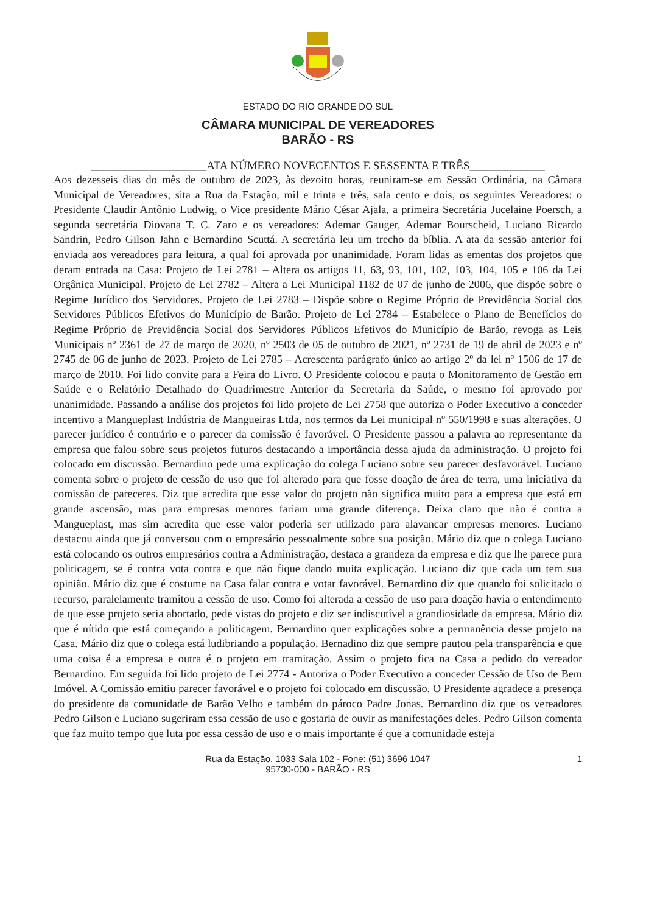ESTADO DO RIO GRANDE DO SUL
CÂMARA MUNICIPAL DE VEREADORES
BARÃO - RS
____________________ATA NÚMERO NOVECENTOS E SESSENTA E TRÊS_____________
Aos dezesseis dias do mês de outubro de 2023, às dezoito horas, reuniram-se em Sessão Ordinária, na Câmara Municipal de Vereadores, sita a Rua da Estação, mil e trinta e três, sala cento e dois, os seguintes Vereadores: o Presidente Claudir Antônio Ludwig, o Vice presidente Mário César Ajala, a primeira Secretária Jucelaine Poersch, a segunda secretária Diovana T. C. Zaro e os vereadores: Ademar Gauger, Ademar Bourscheid, Luciano Ricardo Sandrin, Pedro Gilson Jahn e Bernardino Scuttá. A secretária leu um trecho da bíblia. A ata da sessão anterior foi enviada aos vereadores para leitura, a qual foi aprovada por unanimidade. Foram lidas as ementas dos projetos que deram entrada na Casa: Projeto de Lei 2781 – Altera os artigos 11, 63, 93, 101, 102, 103, 104, 105 e 106 da Lei Orgânica Municipal. Projeto de Lei 2782 – Altera a Lei Municipal 1182 de 07 de junho de 2006, que dispõe sobre o Regime Jurídico dos Servidores. Projeto de Lei 2783 – Dispõe sobre o Regime Próprio de Previdência Social dos Servidores Públicos Efetivos do Município de Barão. Projeto de Lei 2784 – Estabelece o Plano de Benefícios do Regime Próprio de Previdência Social dos Servidores Públicos Efetivos do Município de Barão, revoga as Leis Municipais nº 2361 de 27 de março de 2020, nº 2503 de 05 de outubro de 2021, nº 2731 de 19 de abril de 2023 e nº 2745 de 06 de junho de 2023. Projeto de Lei 2785 – Acrescenta parágrafo único ao artigo 2º da lei nº 1506 de 17 de março de 2010. Foi lido convite para a Feira do Livro. O Presidente colocou e pauta o Monitoramento de Gestão em Saúde e o Relatório Detalhado do Quadrimestre Anterior da Secretaria da Saúde, o mesmo foi aprovado por unanimidade. Passando a análise dos projetos foi lido projeto de Lei 2758 que autoriza o Poder Executivo a conceder incentivo a Mangueplast Indústria de Mangueiras Ltda, nos termos da Lei municipal nº 550/1998 e suas alterações. O parecer jurídico é contrário e o parecer da comissão é favorável. O Presidente passou a palavra ao representante da empresa que falou sobre seus projetos futuros destacando a importância dessa ajuda da administração. O projeto foi colocado em discussão. Bernardino pede uma explicação do colega Luciano sobre seu parecer desfavorável. Luciano comenta sobre o projeto de cessão de uso que foi alterado para que fosse doação de área de terra, uma iniciativa da comissão de pareceres. Diz que acredita que esse valor do projeto não significa muito para a empresa que está em grande ascensão, mas para empresas menores fariam uma grande diferença. Deixa claro que não é contra a Mangueplast, mas sim acredita que esse valor poderia ser utilizado para alavancar empresas menores. Luciano destacou ainda que já conversou com o empresário pessoalmente sobre sua posição. Mário diz que o colega Luciano está colocando os outros empresários contra a Administração, destaca a grandeza da empresa e diz que lhe parece pura politicagem, se é contra vota contra e que não fique dando muita explicação. Luciano diz que cada um tem sua opinião. Mário diz que é costume na Casa falar contra e votar favorável. Bernardino diz que quando foi solicitado o recurso, paralelamente tramitou a cessão de uso. Como foi alterada a cessão de uso para doação havia o entendimento de que esse projeto seria abortado, pede vistas do projeto e diz ser indiscutível a grandiosidade da empresa. Mário diz que é nítido que está começando a politicagem. Bernardino quer explicações sobre a permanência desse projeto na Casa. Mário diz que o colega está ludibriando a população. Bernadino diz que sempre pautou pela transparência e que uma coisa é a empresa e outra é o projeto em tramitação. Assim o projeto fica na Casa a pedido do vereador Bernardino. Em seguida foi lido projeto de Lei 2774 - Autoriza o Poder Executivo a conceder Cessão de Uso de Bem Imóvel. A Comissão emitiu parecer favorável e o projeto foi colocado em discussão. O Presidente agradece a presença do presidente da comunidade de Barão Velho e também do pároco Padre Jonas. Bernardino diz que os vereadores Pedro Gilson e Luciano sugeriram essa cessão de uso e gostaria de ouvir as manifestações deles. Pedro Gilson comenta que faz muito tempo que luta por essa cessão de uso e o mais importante é que a comunidade esteja
1 Rua da Estação, 1033 Sala 102 - Fone: (51) 3696 1047
95730-000 - BARÃO - RS